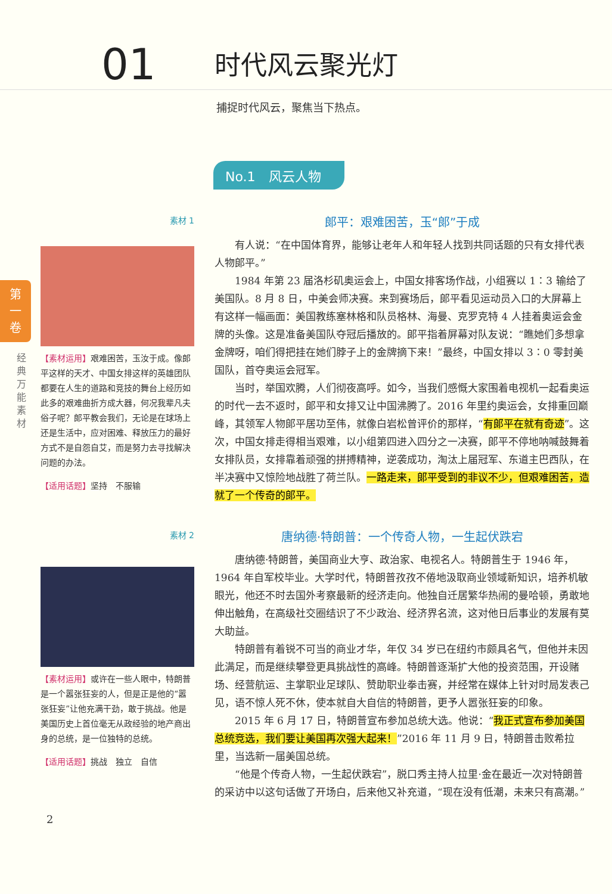01
时代风云聚光灯
捕捉时代风云，聚焦当下热点。
No.1　风云人物
第
一
卷
经典万能素材
素材 1
【素材运用】艰难困苦，玉汝于成。像郎平这样的天才、中国女排这样的英雄团队都要在人生的道路和竞技的舞台上经历如此多的艰难曲折方成大器，何况我辈凡夫俗子呢？郎平教会我们，无论是在球场上还是生活中，应对困难、释放压力的最好方式不是自怨自艾，而是努力去寻找解决问题的办法。
【适用话题】坚持　不服输
郎平：艰难困苦，玉“郎”于成
有人说：“在中国体育界，能够让老年人和年轻人找到共同话题的只有女排代表人物郎平。”
1984 年第 23 届洛杉矶奥运会上，中国女排客场作战，小组赛以 1∶3 输给了美国队。8 月 8 日，中美会师决赛。来到赛场后，郎平看见运动员入口的大屏幕上有这样一幅画面：美国教练塞林格和队员格林、海曼、克罗克特 4 人挂着奥运会金牌的头像。这是准备美国队夺冠后播放的。郎平指着屏幕对队友说：“瞧她们多想拿金牌呀，咱们得把挂在她们脖子上的金牌摘下来！”最终，中国女排以 3∶0 零封美国队，首夺奥运会冠军。
当时，举国欢腾，人们彻夜高呼。如今，当我们感慨大家围着电视机一起看奥运的时代一去不返时，郎平和女排又让中国沸腾了。2016 年里约奥运会，女排重回巅峰，其领军人物郎平居功至伟，就像白岩松曾评价的那样，“有郎平在就有奇迹”。这次，中国女排走得相当艰难，以小组第四进入四分之一决赛，郎平不停地呐喊鼓舞着女排队员，女排靠着顽强的拼搏精神，逆袭成功，淘汰上届冠军、东道主巴西队，在半决赛中又惊险地战胜了荷兰队。一路走来，郎平受到的非议不少，但艰难困苦，造就了一个传奇的郎平。
素材 2
【素材运用】或许在一些人眼中，特朗普是一个嚣张狂妄的人，但是正是他的“嚣张狂妄”让他充满干劲，敢于挑战。他是美国历史上首位毫无从政经验的地产商出身的总统，是一位独特的总统。
【适用话题】挑战　独立　自信
唐纳德·特朗普：一个传奇人物，一生起伏跌宕
唐纳德·特朗普，美国商业大亨、政治家、电视名人。特朗普生于 1946 年，1964 年自军校毕业。大学时代，特朗普孜孜不倦地汲取商业领域新知识，培养机敏眼光，他还不时去国外考察最新的经济走向。他独自迁居繁华热闹的曼哈顿，勇敢地伸出触角，在高级社交圈结识了不少政治、经济界名流，这对他日后事业的发展有莫大助益。
特朗普有着锐不可当的商业才华，年仅 34 岁已在纽约市颇具名气，但他并未因此满足，而是继续攀登更具挑战性的高峰。特朗普逐渐扩大他的投资范围，开设赌场、经营航运、主掌职业足球队、赞助职业拳击赛，并经常在媒体上针对时局发表己见，语不惊人死不休，使本就自大自信的特朗普，更予人嚣张狂妄的印象。
2015 年 6 月 17 日，特朗普宣布参加总统大选。他说：“我正式宣布参加美国总统竞选，我们要让美国再次强大起来！”2016 年 11 月 9 日，特朗普击败希拉里，当选新一届美国总统。
“他是个传奇人物，一生起伏跌宕”，脱口秀主持人拉里·金在最近一次对特朗普的采访中以这句话做了开场白，后来他又补充道，“现在没有低潮，未来只有高潮。”
2